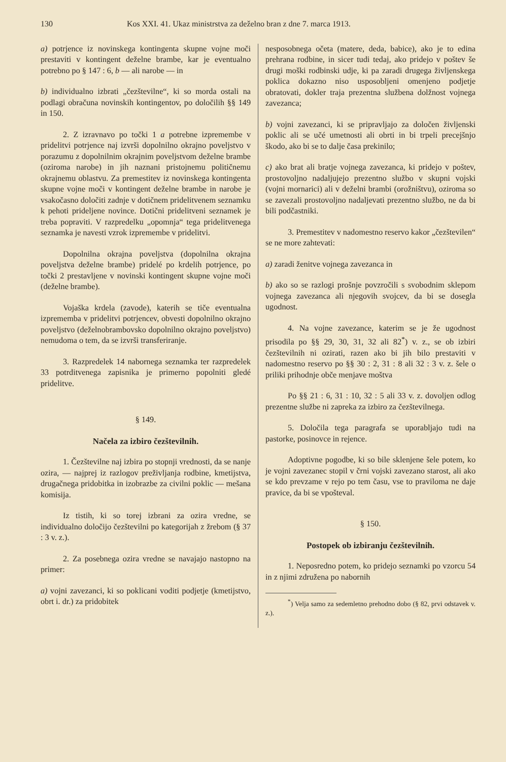130 Kos XXI. 41. Ukaz ministrstva za deželno bran z dne 7. marca 1913.
a) potrjence iz novinskega kontingenta skupne vojne moči prestaviti v kontingent deželne brambe, kar je eventualno potrebno po § 147 : 6, b — ali narobe — in
b) individualno izbrati „čezštevilne“, ki so morda ostali na podlagi obračuna novinskih kontingentov, po določilih §§ 149 in 150.
2. Z izravnavo po točki 1 a potrebne izpremembe v pridelitvi potrjence naj izvrši dopolnilno okrajno poveljstvo v porazumu z dopolnilnim okrajnim poveljstvom deželne brambe (oziroma narobe) in jih naznani pristojnemu političnemu okrajnemu oblastvu. Za premestitev iz novinskega kontingenta skupne vojne moči v kontingent deželne brambe in narobe je vsakočasno določiti zadnje v dotičnem pridelitvenem seznamku k pehoti prideljene novince. Dotični pridelitveni seznamek je treba popraviti. V razpredelku „opomnja“ tega pridelitvenega seznamka je navesti vzrok izpremembe v pridelitvi.
Dopolnilna okrajna poveljstva (dopolnilna okrajna poveljstva deželne brambe) pridelé po krdelih potrjence, po točki 2 prestavljene v novinski kontingent skupne vojne moči (deželne brambe).
Vojaška krdela (zavode), katerih se tiče eventualna izprememba v pridelitvi potrjencev, obvesti dopolnilno okrajno poveljstvo (deželnobrambovsko dopolnilno okrajno poveljstvo) nemudoma o tem, da se izvrši transferiranje.
3. Razpredelek 14 nabornega seznamka ter razpredelek 33 potrditvenega zapisnika je primerno popolniti gledé pridelitve.
§ 149.
Načela za izbiro čezštevilnih.
1. Čezštevilne naj izbira po stopnji vrednosti, da se nanje ozira, — najprej iz razlogov preživljanja rodbine, kmetijstva, drugačnega pridobitka in izobrazbe za civilni poklic — mešana komisija.
Iz tistih, ki so torej izbrani za ozira vredne, se individualno določijo čezštevilni po kategorijah z žrebom (§ 37 : 3 v. z.).
2. Za posebnega ozira vredne se navajajo nastopno na primer:
a) vojni zavezanci, ki so poklicani voditi podjetje (kmetijstvo, obrt i. dr.) za pridobitek
nesposobnega očeta (matere, deda, babice), ako je to edina prehrana rodbine, in sicer tudi tedaj, ako pridejo v poštev še drugi moški rodbinski udje, ki pa zaradi drugega življenskega poklica dokazno niso usposobljeni omenjeno podjetje obratovati, dokler traja prezentna službena dolžnost vojnega zavezanca;
b) vojni zavezanci, ki se pripravljajo za določen življenski poklic ali se učé umetnosti ali obrti in bi trpeli precejšnjo škodo, ako bi se to dalje časa prekinilo;
c) ako brat ali bratje vojnega zavezanca, ki pridejo v poštev, prostovoljno nadaljujejo prezentno službo v skupni vojski (vojni mornarici) ali v deželni brambi (orožništvu), oziroma so se zavezali prostovoljno nadaljevati prezentno službo, ne da bi bili podčastniki.
3. Premestitev v nadomestno reservo kakor „čezštevilen“ se ne more zahtevati:
a) zaradi ženitve vojnega zavezanca in
b) ako so se razlogi prošnje povzročili s svobodnim sklepom vojnega zavezanca ali njegovih svojcev, da bi se dosegla ugodnost.
4. Na vojne zavezance, katerim se je že ugodnost prisodila po §§ 29, 30, 31, 32 ali 82<sup>*</sup>) v. z., se ob izbiri čezštevilnih ni ozirati, razen ako bi jih bilo prestaviti v nadomestno reservo po §§ 30 : 2, 31 : 8 ali 32 : 3 v. z. šele o priliki prihodnje obče menjave moštva
Po §§ 21 : 6, 31 : 10, 32 : 5 ali 33 v. z. dovoljen odlog prezentne službe ni zapreka za izbiro za čezštevilnega.
5. Določila tega paragrafa se uporabljajo tudi na pastorke, posinovce in rejence.
Adoptivne pogodbe, ki so bile sklenjene šele potem, ko je vojni zavezanec stopil v črni vojski zavezano starost, ali ako se kdo prevzame v rejo po tem času, vse to praviloma ne daje pravice, da bi se vpošteval.
§ 150.
Postopek ob izbiranju čezštevilnih.
1. Neposredno potem, ko pridejo seznamki po vzorcu 54 in z njimi združena po nabornih
<sup>*</sup>) Velja samo za sedemletno prehodno dobo (§ 82, prvi odstavek v. z.).